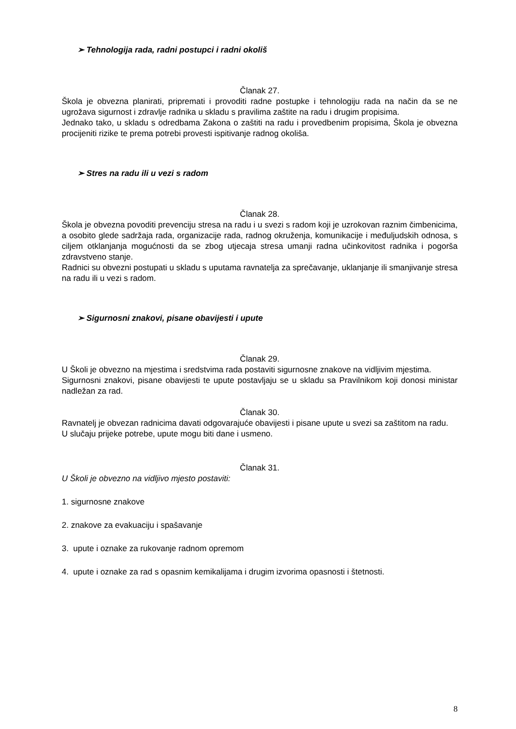➢ Tehnologija rada, radni postupci i radni okoliš
Članak 27.
Škola je obvezna planirati, pripremati i provoditi radne postupke i tehnologiju rada na način da se ne ugrožava sigurnost i zdravlje radnika u skladu s pravilima zaštite na radu i drugim propisima.
Jednako tako, u skladu s odredbama Zakona o zaštiti na radu i provedbenim propisima, Škola je obvezna procijeniti rizike te prema potrebi provesti ispitivanje radnog okoliša.
➢ Stres na radu ili u vezi s radom
Članak 28.
Škola je obvezna povoditi prevenciju stresa na radu i u svezi s radom koji je uzrokovan raznim čimbenicima, a osobito glede sadržaja rada, organizacije rada, radnog okruženja, komunikacije i međuljudskih odnosa, s ciljem otklanjanja mogućnosti da se zbog utjecaja stresa umanji radna učinkovitost radnika i pogorša zdravstveno stanje.
Radnici su obvezni postupati u skladu s uputama ravnatelja za sprečavanje, uklanjanje ili smanjivanje stresa na radu ili u vezi s radom.
➢ Sigurnosni znakovi, pisane obavijesti i upute
Članak 29.
U Školi je obvezno na mjestima i sredstvima rada postaviti sigurnosne znakove na vidljivim mjestima.
Sigurnosni znakovi, pisane obavijesti te upute postavljaju se u skladu sa Pravilnikom koji donosi ministar nadležan za rad.
Članak 30.
Ravnatelj je obvezan radnicima davati odgovarajuće obavijesti i pisane upute u svezi sa zaštitom na radu.
U slučaju prijeke potrebe, upute mogu biti dane i usmeno.
Članak 31.
U Školi je obvezno na vidljivo mjesto postaviti:
1. sigurnosne znakove
2. znakove za evakuaciju i spašavanje
3. upute i oznake za rukovanje radnom opremom
4. upute i oznake za rad s opasnim kemikalijama i drugim izvorima opasnosti i štetnosti.
8